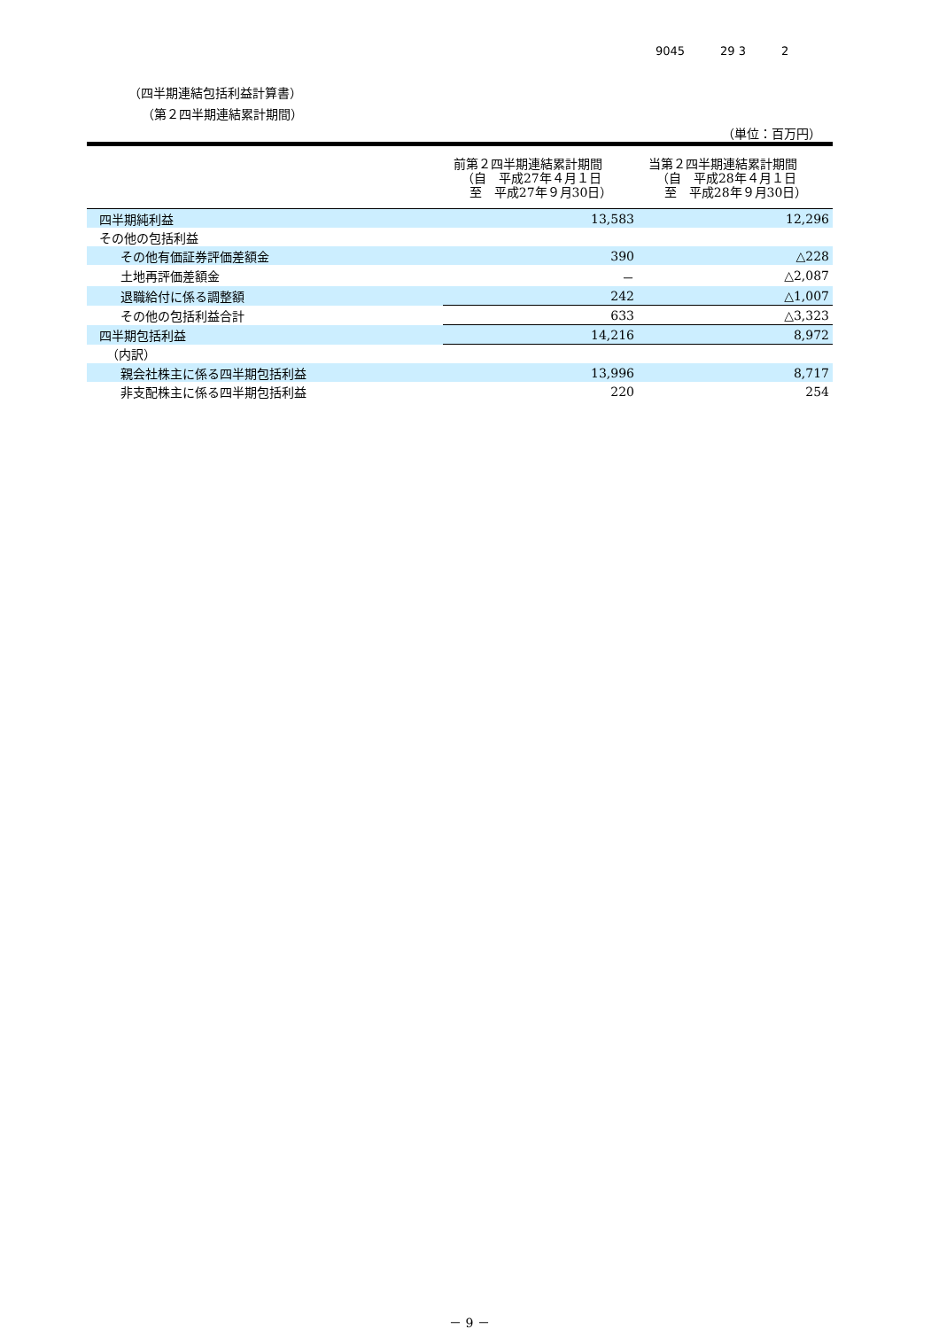9045 29 3 2
（四半期連結包括利益計算書）
（第２四半期連結累計期間）
（単位：百万円）
| | 前第２四半期連結累計期間 （自 平成27年４月１日 至 平成27年９月30日） | 当第２四半期連結累計期間 （自 平成28年４月１日 至 平成28年９月30日） |
| --- | --- | --- |
| 四半期純利益 | 13,583 | 12,296 |
| その他の包括利益 | | |
| その他有価証券評価差額金 | 390 | △228 |
| 土地再評価差額金 | － | △2,087 |
| 退職給付に係る調整額 | 242 | △1,007 |
| その他の包括利益合計 | 633 | △3,323 |
| 四半期包括利益 | 14,216 | 8,972 |
| （内訳） | | |
| 親会社株主に係る四半期包括利益 | 13,996 | 8,717 |
| 非支配株主に係る四半期包括利益 | 220 | 254 |
－ 9 －